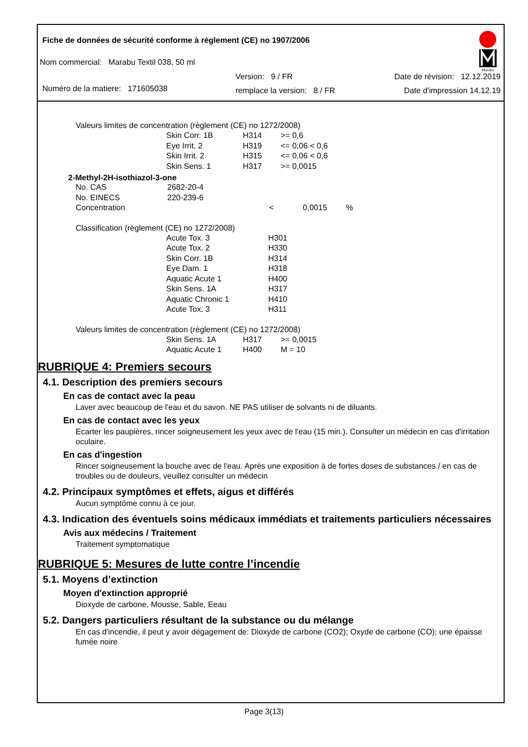Marabu
Fiche de données de sécurité conforme à règlement (CE) no 1907/2006
Nom commercial: Marabu Textil 038, 50 ml
Numéro de la matiere: 171605038
Version: 9 / FR
remplace la version: 8 / FR
Date de révision: 12.12.2019
Date d'impression 14.12.19
Valeurs limites de concentration (règlement (CE) no 1272/2008)
| Skin Corr. 1B | H314 | >= 0,6 |
| Eye Irrit. 2 | H319 | <= 0,06 < 0,6 |
| Skin Irrit. 2 | H315 | <= 0,06 < 0,6 |
| Skin Sens. 1 | H317 | >= 0,0015 |
2-Methyl-2H-isothiazol-3-one
| No. CAS | 2682-20-4 |
| No. EINECS | 220-239-6 |
| Concentration | < 0,0015 % |
Classification (règlement (CE) no 1272/2008)
| Acute Tox. 3 | H301 |
| Acute Tox. 2 | H330 |
| Skin Corr. 1B | H314 |
| Eye Dam. 1 | H318 |
| Aquatic Acute 1 | H400 |
| Skin Sens. 1A | H317 |
| Aquatic Chronic 1 | H410 |
| Acute Tox. 3 | H311 |
Valeurs limites de concentration (règlement (CE) no 1272/2008)
| Skin Sens. 1A | H317 | >= 0,0015 |
| Aquatic Acute 1 | H400 | M = 10 |
RUBRIQUE 4: Premiers secours
4.1. Description des premiers secours
En cas de contact avec la peau
Laver avec beaucoup de l'eau et du savon. NE PAS utiliser de solvants ni de diluants.
En cas de contact avec les yeux
Ecarter les paupières, rincer soigneusement les yeux avec de l'eau (15 min.). Consulter un médecin en cas d'irritation oculaire.
En cas d'ingestion
Rincer soigneusement la bouche avec de l'eau. Après une exposition à de fortes doses de substances / en cas de troubles ou de douleurs, veuillez consulter un médecin
4.2. Principaux symptômes et effets, aigus et différés
Aucun symptôme connu à ce jour.
4.3. Indication des éventuels soins médicaux immédiats et traitements particuliers nécessaires
Avis aux médecins / Traitement
Traitement symptomatique
RUBRIQUE 5: Mesures de lutte contre l’incendie
5.1. Moyens d’extinction
Moyen d'extinction approprié
Dioxyde de carbone, Mousse, Sable, Eeau
5.2. Dangers particuliers résultant de la substance ou du mélange
En cas d'incendie, il peut y avoir dégagement de: Dioxyde de carbone (CO2); Oxyde de carbone (CO); une épaisse fumée noire
Page 3(13)